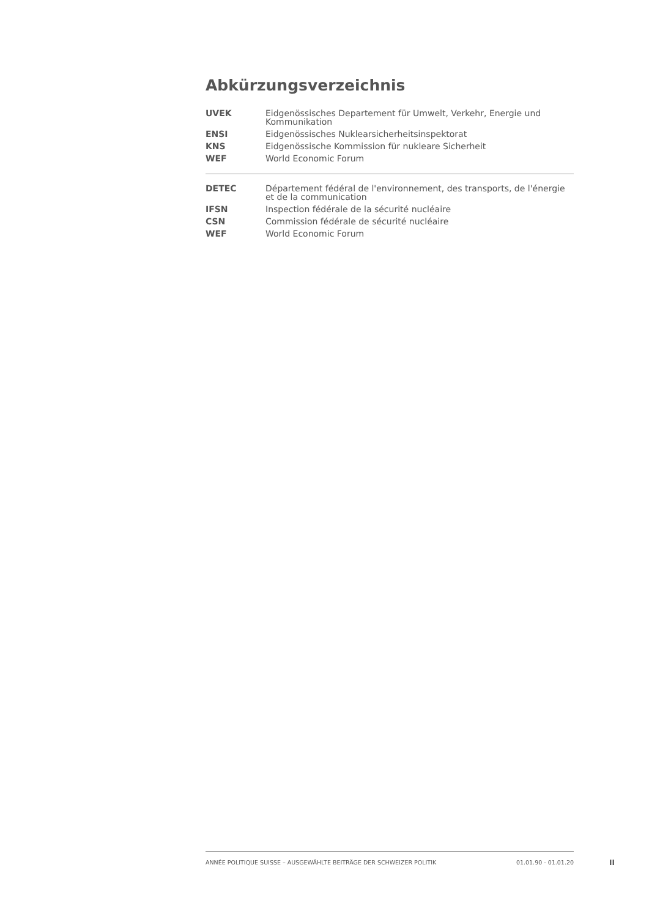Abkürzungsverzeichnis
| UVEK | Eidgenössisches Departement für Umwelt, Verkehr, Energie und Kommunikation |
| ENSI | Eidgenössisches Nuklearsicherheitsinspektorat |
| KNS | Eidgenössische Kommission für nukleare Sicherheit |
| WEF | World Economic Forum |
| DETEC | Département fédéral de l'environnement, des transports, de l'énergie et de la communication |
| IFSN | Inspection fédérale de la sécurité nucléaire |
| CSN | Commission fédérale de sécurité nucléaire |
| WEF | World Economic Forum |
ANNÉE POLITIQUE SUISSE – AUSGEWÄHLTE BEITRÄGE DER SCHWEIZER POLITIK 01.01.90 - 01.01.20
II